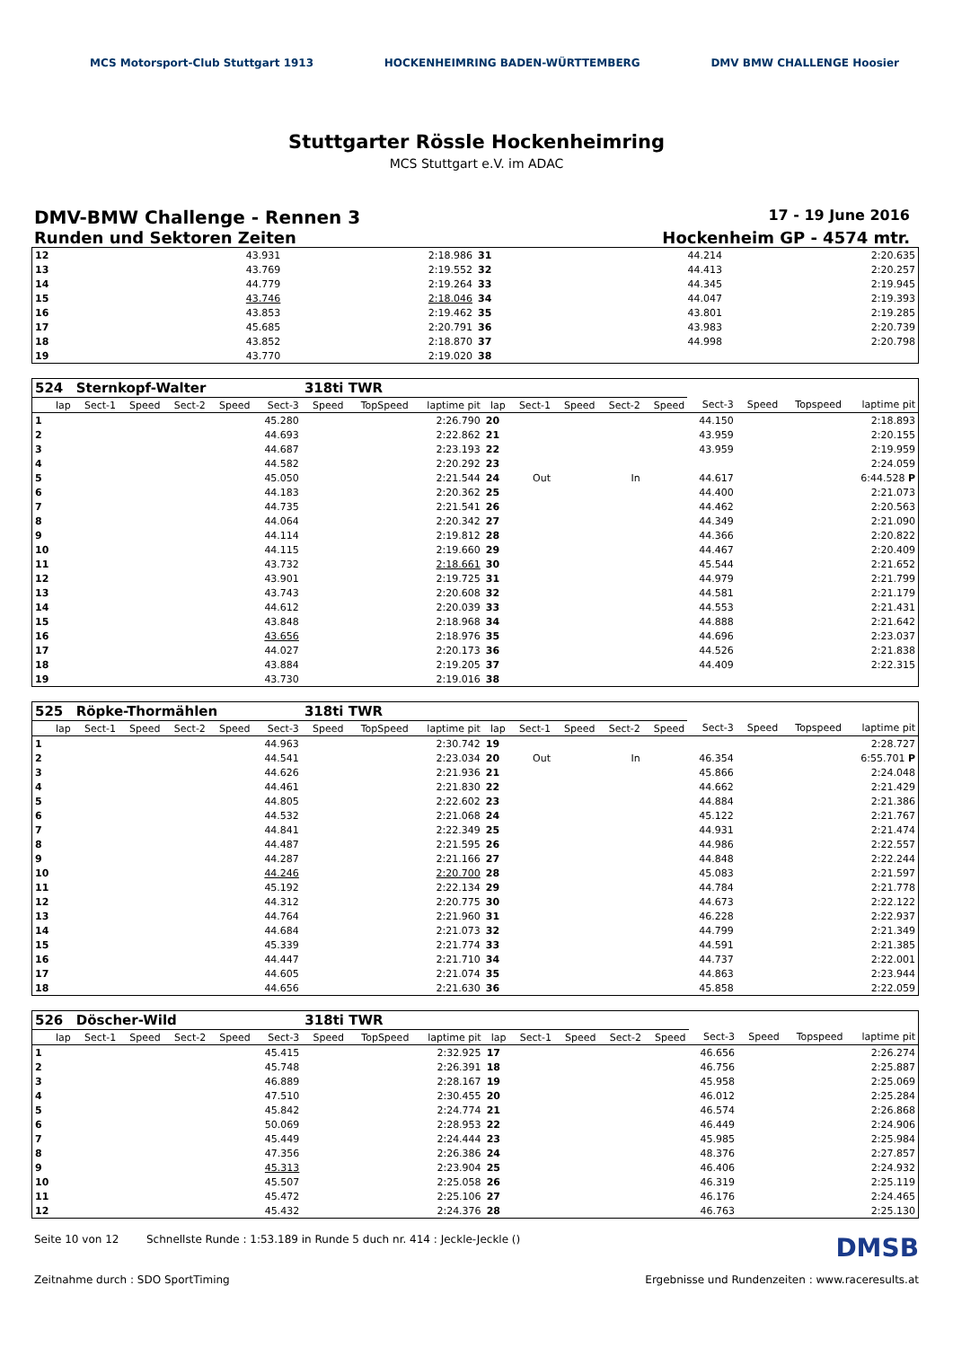MCS Motorsport-Club Stuttgart 1913
HOCKENHEIMRING BADEN-WÜRTTEMBERG
DMV BMW CHALLENGE Hoosier
Stuttgarter Rössle Hockenheimring
MCS Stuttgart e.V. im ADAC
DMV-BMW Challenge - Rennen 3
17 - 19 June 2016
Runden und Sektoren Zeiten Hockenheim GP - 4574 mtr.
| 12 | | 43.931 | 2:18.986 | 31 | | 44.214 | 2:20.635 |
| 13 | | 43.769 | 2:19.552 | 32 | | 44.413 | 2:20.257 |
| 14 | | 44.779 | 2:19.264 | 33 | | 44.345 | 2:19.945 |
| 15 | | 43.746 | 2:18.046 | 34 | | 44.047 | 2:19.393 |
| 16 | | 43.853 | 2:19.462 | 35 | | 43.801 | 2:19.285 |
| 17 | | 45.685 | 2:20.791 | 36 | | 43.983 | 2:20.739 |
| 18 | | 43.852 | 2:18.870 | 37 | | 44.998 | 2:20.798 |
| 19 | | 43.770 | 2:19.020 | 38 | | | |
| 524 | Sternkopf-Walter | | | | | 318ti TWR | | | | | | | | | | | |
| lap | Sect-1 | Speed | Sect-2 | Speed | Sect-3 | Speed | TopSpeed | laptime pit | lap | Sect-1 | Speed | Sect-2 | Speed | Sect-3 | Speed | Topspeed | laptime pit |
| 1 | | | | | 45.280 | | | 2:26.790 | 20 | | | | | 44.150 | | | 2:18.893 |
| 2 | | | | | 44.693 | | | 2:22.862 | 21 | | | | | 43.959 | | | 2:20.155 |
| 3 | | | | | 44.687 | | | 2:23.193 | 22 | | | | | 43.959 | | | 2:19.959 |
| 4 | | | | | 44.582 | | | 2:20.292 | 23 | | | | | | | | 2:24.059 |
| 5 | | | | | 45.050 | | | 2:21.544 | 24 | Out | | In | | 44.617 | | | 6:44.528 P |
| 6 | | | | | 44.183 | | | 2:20.362 | 25 | | | | | 44.400 | | | 2:21.073 |
| 7 | | | | | 44.735 | | | 2:21.541 | 26 | | | | | 44.462 | | | 2:20.563 |
| 8 | | | | | 44.064 | | | 2:20.342 | 27 | | | | | 44.349 | | | 2:21.090 |
| 9 | | | | | 44.114 | | | 2:19.812 | 28 | | | | | 44.366 | | | 2:20.822 |
| 10 | | | | | 44.115 | | | 2:19.660 | 29 | | | | | 44.467 | | | 2:20.409 |
| 11 | | | | | 43.732 | | | 2:18.661 | 30 | | | | | 45.544 | | | 2:21.652 |
| 12 | | | | | 43.901 | | | 2:19.725 | 31 | | | | | 44.979 | | | 2:21.799 |
| 13 | | | | | 43.743 | | | 2:20.608 | 32 | | | | | 44.581 | | | 2:21.179 |
| 14 | | | | | 44.612 | | | 2:20.039 | 33 | | | | | 44.553 | | | 2:21.431 |
| 15 | | | | | 43.848 | | | 2:18.968 | 34 | | | | | 44.888 | | | 2:21.642 |
| 16 | | | | | 43.656 | | | 2:18.976 | 35 | | | | | 44.696 | | | 2:23.037 |
| 17 | | | | | 44.027 | | | 2:20.173 | 36 | | | | | 44.526 | | | 2:21.838 |
| 18 | | | | | 43.884 | | | 2:19.205 | 37 | | | | | 44.409 | | | 2:22.315 |
| 19 | | | | | 43.730 | | | 2:19.016 | 38 | | | | | | | | |
| 525 | Röpke-Thormählen | | | | | 318ti TWR | | | | | | | | | | | |
| lap | Sect-1 | Speed | Sect-2 | Speed | Sect-3 | Speed | TopSpeed | laptime pit | lap | Sect-1 | Speed | Sect-2 | Speed | Sect-3 | Speed | Topspeed | laptime pit |
| 1 | | | | | 44.963 | | | 2:30.742 | 19 | | | | | | | | 2:28.727 |
| 2 | | | | | 44.541 | | | 2:23.034 | 20 | Out | | In | | 46.354 | | | 6:55.701 P |
| 3 | | | | | 44.626 | | | 2:21.936 | 21 | | | | | 45.866 | | | 2:24.048 |
| 4 | | | | | 44.461 | | | 2:21.830 | 22 | | | | | 44.662 | | | 2:21.429 |
| 5 | | | | | 44.805 | | | 2:22.602 | 23 | | | | | 44.884 | | | 2:21.386 |
| 6 | | | | | 44.532 | | | 2:21.068 | 24 | | | | | 45.122 | | | 2:21.767 |
| 7 | | | | | 44.841 | | | 2:22.349 | 25 | | | | | 44.931 | | | 2:21.474 |
| 8 | | | | | 44.487 | | | 2:21.595 | 26 | | | | | 44.986 | | | 2:22.557 |
| 9 | | | | | 44.287 | | | 2:21.166 | 27 | | | | | 44.848 | | | 2:22.244 |
| 10 | | | | | 44.246 | | | 2:20.700 | 28 | | | | | 45.083 | | | 2:21.597 |
| 11 | | | | | 45.192 | | | 2:22.134 | 29 | | | | | 44.784 | | | 2:21.778 |
| 12 | | | | | 44.312 | | | 2:20.775 | 30 | | | | | 44.673 | | | 2:22.122 |
| 13 | | | | | 44.764 | | | 2:21.960 | 31 | | | | | 46.228 | | | 2:22.937 |
| 14 | | | | | 44.684 | | | 2:21.073 | 32 | | | | | 44.799 | | | 2:21.349 |
| 15 | | | | | 45.339 | | | 2:21.774 | 33 | | | | | 44.591 | | | 2:21.385 |
| 16 | | | | | 44.447 | | | 2:21.710 | 34 | | | | | 44.737 | | | 2:22.001 |
| 17 | | | | | 44.605 | | | 2:21.074 | 35 | | | | | 44.863 | | | 2:23.944 |
| 18 | | | | | 44.656 | | | 2:21.630 | 36 | | | | | 45.858 | | | 2:22.059 |
| 526 | Döscher-Wild | | | | | 318ti TWR | | | | | | | | | | | |
| lap | Sect-1 | Speed | Sect-2 | Speed | Sect-3 | Speed | TopSpeed | laptime pit | lap | Sect-1 | Speed | Sect-2 | Speed | Sect-3 | Speed | Topspeed | laptime pit |
| 1 | | | | | 45.415 | | | 2:32.925 | 17 | | | | | 46.656 | | | 2:26.274 |
| 2 | | | | | 45.748 | | | 2:26.391 | 18 | | | | | 46.756 | | | 2:25.887 |
| 3 | | | | | 46.889 | | | 2:28.167 | 19 | | | | | 45.958 | | | 2:25.069 |
| 4 | | | | | 47.510 | | | 2:30.455 | 20 | | | | | 46.012 | | | 2:25.284 |
| 5 | | | | | 45.842 | | | 2:24.774 | 21 | | | | | 46.574 | | | 2:26.868 |
| 6 | | | | | 50.069 | | | 2:28.953 | 22 | | | | | 46.449 | | | 2:24.906 |
| 7 | | | | | 45.449 | | | 2:24.444 | 23 | | | | | 45.985 | | | 2:25.984 |
| 8 | | | | | 47.356 | | | 2:26.386 | 24 | | | | | 48.376 | | | 2:27.857 |
| 9 | | | | | 45.313 | | | 2:23.904 | 25 | | | | | 46.406 | | | 2:24.932 |
| 10 | | | | | 45.507 | | | 2:25.058 | 26 | | | | | 46.319 | | | 2:25.119 |
| 11 | | | | | 45.472 | | | 2:25.106 | 27 | | | | | 46.176 | | | 2:24.465 |
| 12 | | | | | 45.432 | | | 2:24.376 | 28 | | | | | 46.763 | | | 2:25.130 |
Seite 10 von 12 Schnellste Runde : 1:53.189 in Runde 5 duch nr. 414 : Jeckle-Jeckle ()
DMSB
Zeitnahme durch : SDO SportTiming
Ergebnisse und Rundenzeiten : www.raceresults.at